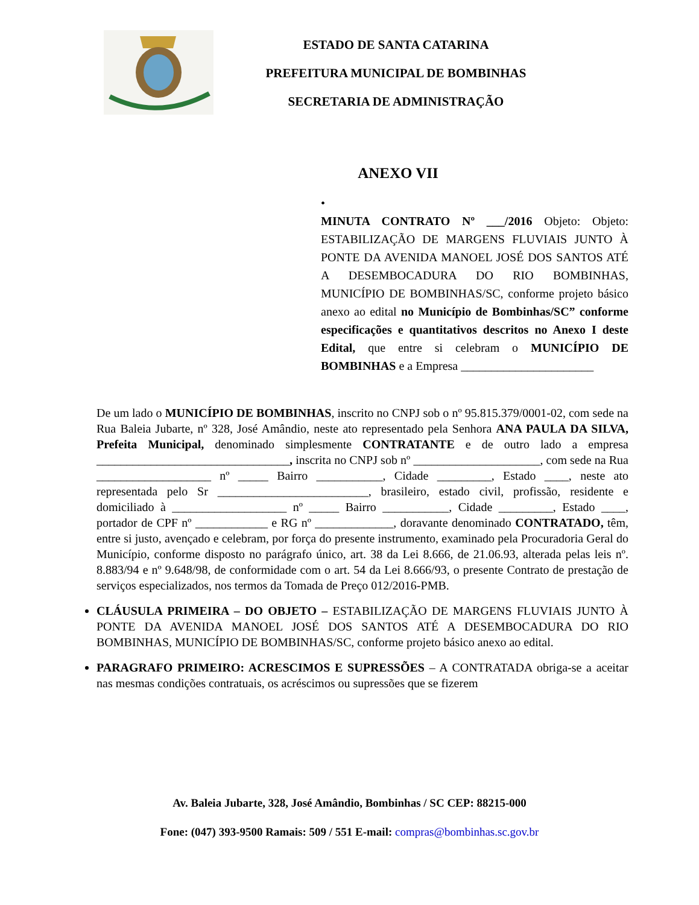ESTADO DE SANTA CATARINA
PREFEITURA MUNICIPAL DE BOMBINHAS
SECRETARIA DE ADMINISTRAÇÃO
ANEXO VII
•
MINUTA CONTRATO Nº ___/2016 Objeto: Objeto: ESTABILIZAÇÃO DE MARGENS FLUVIAIS JUNTO À PONTE DA AVENIDA MANOEL JOSÉ DOS SANTOS ATÉ A DESEMBOCADURA DO RIO BOMBINHAS, MUNICÍPIO DE BOMBINHAS/SC, conforme projeto básico anexo ao edital no Município de Bombinhas/SC” conforme especificações e quantitativos descritos no Anexo I deste Edital, que entre si celebram o MUNICÍPIO DE BOMBINHAS e a Empresa ______________________
De um lado o MUNICÍPIO DE BOMBINHAS, inscrito no CNPJ sob o nº 95.815.379/0001-02, com sede na Rua Baleia Jubarte, nº 328, José Amândio, neste ato representado pela Senhora ANA PAULA DA SILVA, Prefeita Municipal, denominado simplesmente CONTRATANTE e de outro lado a empresa ________________________________, inscrita no CNPJ sob nº _____________________, com sede na Rua ___________________ nº _____ Bairro ___________, Cidade _________, Estado ____, neste ato representada pelo Sr _________________________, brasileiro, estado civil, profissão, residente e domiciliado à ___________________ nº _____ Bairro ___________, Cidade _________, Estado ____, portador de CPF nº ____________ e RG nº _____________, doravante denominado CONTRATADO, têm, entre si justo, avençado e celebram, por força do presente instrumento, examinado pela Procuradoria Geral do Município, conforme disposto no parágrafo único, art. 38 da Lei 8.666, de 21.06.93, alterada pelas leis nº. 8.883/94 e nº 9.648/98, de conformidade com o art. 54 da Lei 8.666/93, o presente Contrato de prestação de serviços especializados, nos termos da Tomada de Preço 012/2016-PMB.
CLÁUSULA PRIMEIRA – DO OBJETO – ESTABILIZAÇÃO DE MARGENS FLUVIAIS JUNTO À PONTE DA AVENIDA MANOEL JOSÉ DOS SANTOS ATÉ A DESEMBOCADURA DO RIO BOMBINHAS, MUNICÍPIO DE BOMBINHAS/SC, conforme projeto básico anexo ao edital.
PARAGRAFO PRIMEIRO: ACRESCIMOS E SUPRESSÕES – A CONTRATADA obriga-se a aceitar nas mesmas condições contratuais, os acréscimos ou supressões que se fizerem
Av. Baleia Jubarte, 328, José Amândio, Bombinhas / SC CEP: 88215-000
Fone: (047) 393-9500 Ramais: 509 / 551 E-mail: compras@bombinhas.sc.gov.br